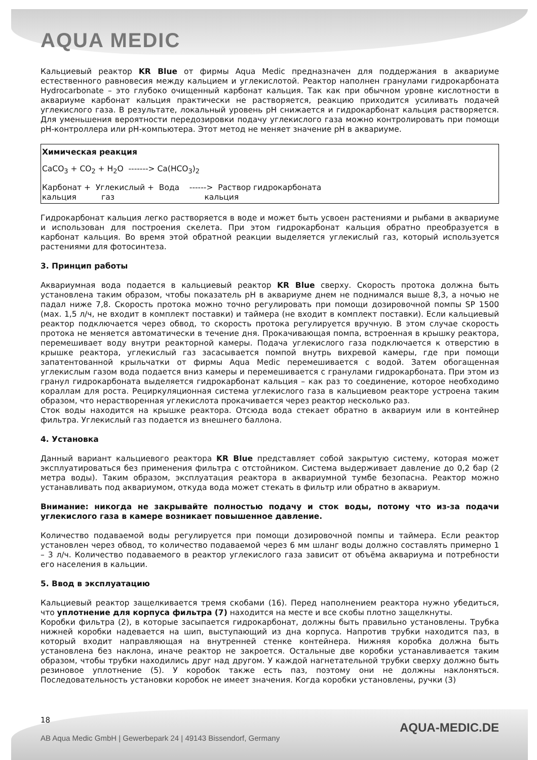AQUA MEDIC
Кальциевый реактор KR Blue от фирмы Aqua Medic предназначен для поддержания в аквариуме естественного равновесия между кальцием и углекислотой. Реактор наполнен гранулами гидрокарбоната Hydrocarbonate – это глубоко очищенный карбонат кальция. Так как при обычном уровне кислотности в аквариуме карбонат кальция практически не растворяется, реакцию приходится усиливать подачей углекислого газа. В результате, локальный уровень pH снижается и гидрокарбонат кальция растворяется. Для уменьшения вероятности передозировки подачу углекислого газа можно контролировать при помощи pH-контроллера или pH-компьютера. Этот метод не меняет значение pH в аквариуме.
Химическая реакция
CaCO<sub>3</sub> + CO<sub>2</sub> + H<sub>2</sub>O -------> Ca(HCO<sub>3</sub>)<sub>2</sub>
Карбонат + Углекислый + Вода ------> Раствор гидрокарбоната кальция газ кальция
Гидрокарбонат кальция легко растворяется в воде и может быть усвоен растениями и рыбами в аквариуме и использован для построения скелета. При этом гидрокарбонат кальция обратно преобразуется в карбонат кальция. Во время этой обратной реакции выделяется углекислый газ, который используется растениями для фотосинтеза.
3. Принцип работы
Аквариумная вода подается в кальциевый реактор KR Blue сверху. Скорость протока должна быть установлена таким образом, чтобы показатель pH в аквариуме днем не поднимался выше 8,3, а ночью не падал ниже 7,8. Скорость протока можно точно регулировать при помощи дозировочной помпы SP 1500 (мах. 1,5 л/ч, не входит в комплект поставки) и таймера (не входит в комплект поставки). Если кальциевый реактор подключается через обвод, то скорость протока регулируется вручную. В этом случае скорость протока не меняется автоматически в течение дня. Прокачивающая помпа, встроенная в крышку реактора, перемешивает воду внутри реакторной камеры. Подача углекислого газа подключается к отверстию в крышке реактора, углекислый газ засасывается помпой внутрь вихревой камеры, где при помощи запатентованной крыльчатки от фирмы Aqua Medic перемешивается с водой. Затем обогащенная углекислым газом вода подается вниз камеры и перемешивается с гранулами гидрокарбоната. При этом из гранул гидрокарбоната выделяется гидрокарбонат кальция – как раз то соединение, которое необходимо кораллам для роста. Рециркуляционная система углекислого газа в кальциевом реакторе устроена таким образом, что нерастворенная углекислота прокачивается через реактор несколько раз.
Сток воды находится на крышке реактора. Отсюда вода стекает обратно в аквариум или в контейнер фильтра. Углекислый газ подается из внешнего баллона.
4. Установка
Данный вариант кальциевого реактора KR Blue представляет собой закрытую систему, которая может эксплуатироваться без применения фильтра с отстойником. Система выдерживает давление до 0,2 бар (2 метра воды). Таким образом, эксплуатация реактора в аквариумной тумбе безопасна. Реактор можно устанавливать под аквариумом, откуда вода может стекать в фильтр или обратно в аквариум.
Внимание: никогда не закрывайте полностью подачу и сток воды, потому что из-за подачи углекислого газа в камере возникает повышенное давление.
Количество подаваемой воды регулируется при помощи дозировочной помпы и таймера. Если реактор установлен через обвод, то количество подаваемой через 6 мм шланг воды должно составлять примерно 1 – 3 л/ч. Количество подаваемого в реактор углекислого газа зависит от объёма аквариума и потребности его населения в кальции.
5. Ввод в эксплуатацию
Кальциевый реактор защелкивается тремя скобами (16). Перед наполнением реактора нужно убедиться, что уплотнение для корпуса фильтра (7) находится на месте и все скобы плотно защелкнуты.
Коробки фильтра (2), в которые засыпается гидрокарбонат, должны быть правильно установлены. Трубка нижней коробки надевается на шип, выступающий из дна корпуса. Напротив трубки находится паз, в который входит направляющая на внутренней стенке контейнера. Нижняя коробка должна быть установлена без наклона, иначе реактор не закроется. Остальные две коробки устанавливается таким образом, чтобы трубки находились друг над другом. У каждой нагнетательной трубки сверху должно быть резиновое уплотнение (5). У коробок также есть паз, поэтому они не должны наклоняться. Последовательность установки коробок не имеет значения. Когда коробки установлены, ручки (3)
18
AQUA-MEDIC.DE
AB Aqua Medic GmbH | Gewerbepark 24 | 49143 Bissendorf, Germany